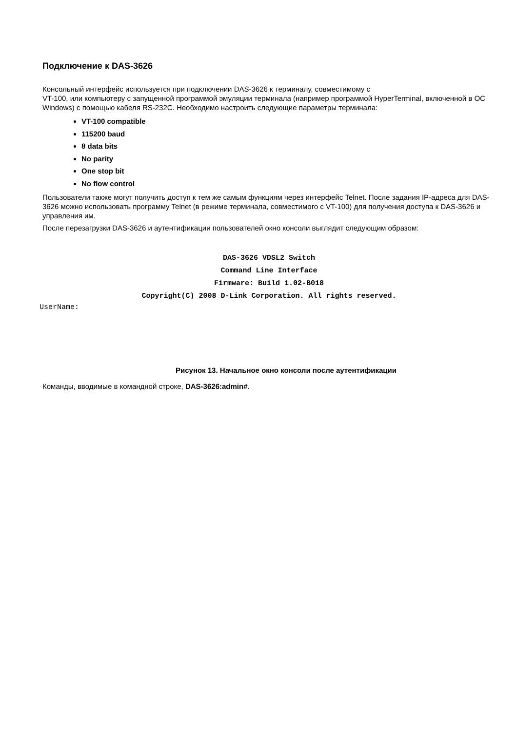Подключение к DAS-3626
Консольный интерфейс используется при подключении DAS-3626 к терминалу, совместимому с
VT-100, или компьютеру с запущенной программой эмуляции терминала (например программой HyperTerminal, включенной в ОС Windows) с помощью кабеля RS-232C. Необходимо настроить следующие параметры терминала:
VT-100 compatible
115200 baud
8 data bits
No parity
One stop bit
No flow control
Пользователи также могут получить доступ к тем же самым функциям через интерфейс Telnet. После задания IP-адреса для DAS-3626 можно использовать программу Telnet (в режиме терминала, совместимого с VT-100) для получения доступа к DAS-3626 и управления им.
После перезагрузки DAS-3626 и аутентификации пользователей окно консоли выглядит следующим образом:
DAS-3626 VDSL2 Switch
Command Line Interface
Firmware: Build 1.02-B018
Copyright(C) 2008 D-Link Corporation. All rights reserved.
UserName:
Рисунок 13. Начальное окно консоли после аутентификации
Команды, вводимые в командной строке, DAS-3626:admin#.